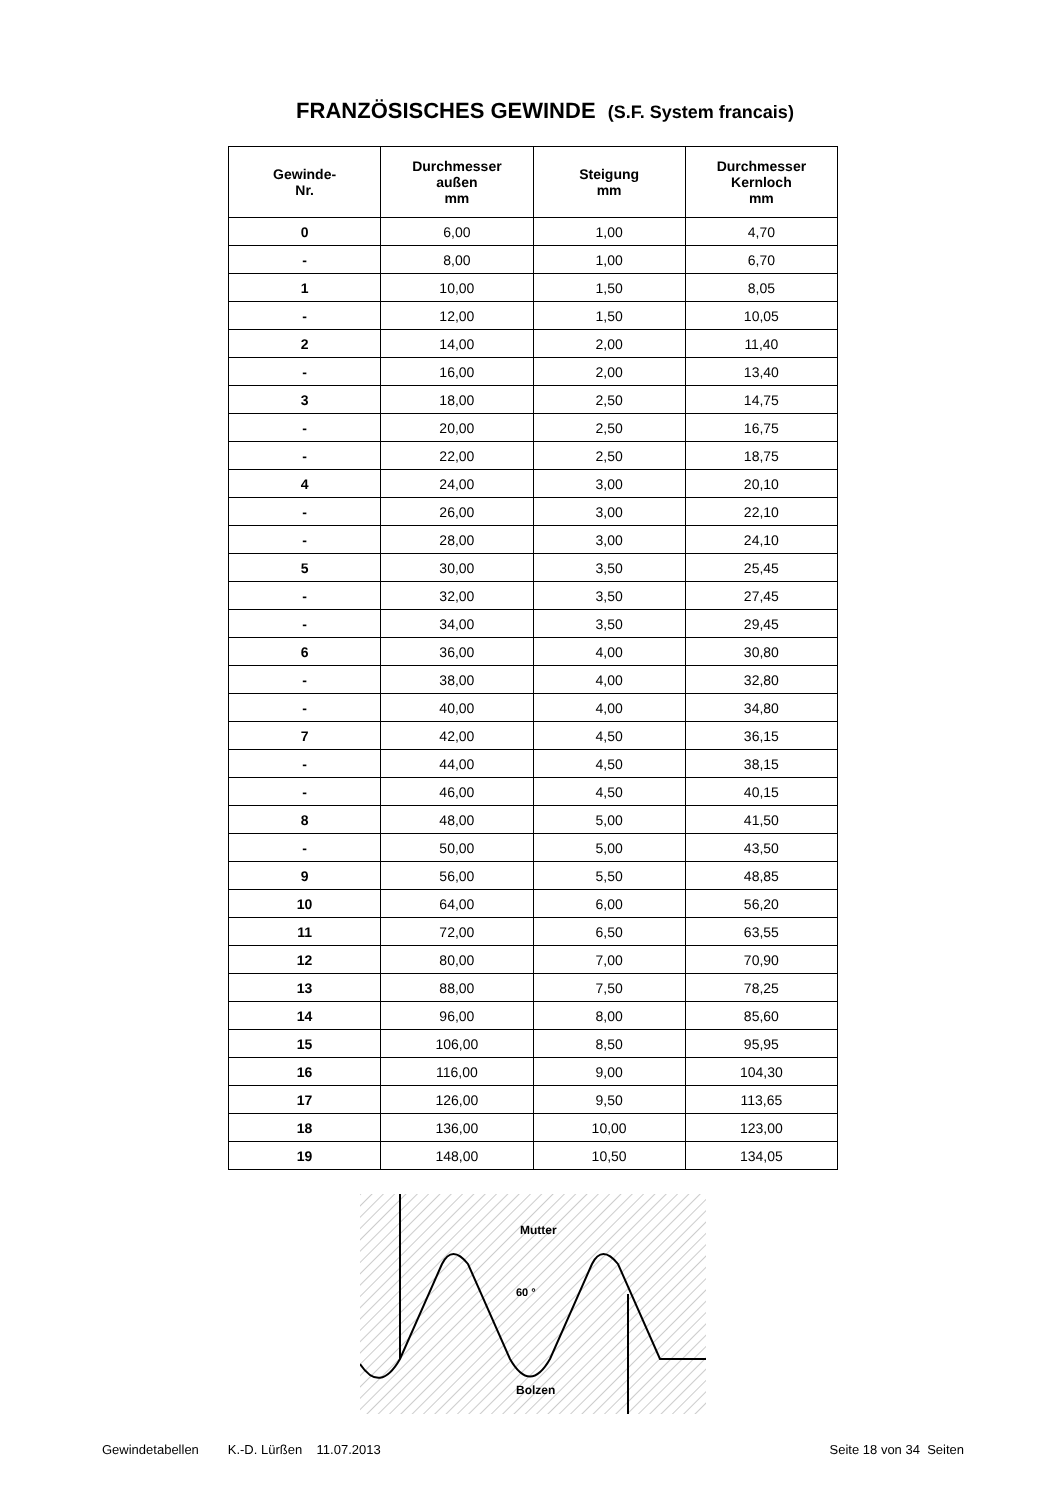FRANZÖSISCHES GEWINDE (S.F. System francais)
| Gewinde- Nr. | Durchmesser außen mm | Steigung mm | Durchmesser Kernloch mm |
| --- | --- | --- | --- |
| 0 | 6,00 | 1,00 | 4,70 |
| - | 8,00 | 1,00 | 6,70 |
| 1 | 10,00 | 1,50 | 8,05 |
| - | 12,00 | 1,50 | 10,05 |
| 2 | 14,00 | 2,00 | 11,40 |
| - | 16,00 | 2,00 | 13,40 |
| 3 | 18,00 | 2,50 | 14,75 |
| - | 20,00 | 2,50 | 16,75 |
| - | 22,00 | 2,50 | 18,75 |
| 4 | 24,00 | 3,00 | 20,10 |
| - | 26,00 | 3,00 | 22,10 |
| - | 28,00 | 3,00 | 24,10 |
| 5 | 30,00 | 3,50 | 25,45 |
| - | 32,00 | 3,50 | 27,45 |
| - | 34,00 | 3,50 | 29,45 |
| 6 | 36,00 | 4,00 | 30,80 |
| - | 38,00 | 4,00 | 32,80 |
| - | 40,00 | 4,00 | 34,80 |
| 7 | 42,00 | 4,50 | 36,15 |
| - | 44,00 | 4,50 | 38,15 |
| - | 46,00 | 4,50 | 40,15 |
| 8 | 48,00 | 5,00 | 41,50 |
| - | 50,00 | 5,00 | 43,50 |
| 9 | 56,00 | 5,50 | 48,85 |
| 10 | 64,00 | 6,00 | 56,20 |
| 11 | 72,00 | 6,50 | 63,55 |
| 12 | 80,00 | 7,00 | 70,90 |
| 13 | 88,00 | 7,50 | 78,25 |
| 14 | 96,00 | 8,00 | 85,60 |
| 15 | 106,00 | 8,50 | 95,95 |
| 16 | 116,00 | 9,00 | 104,30 |
| 17 | 126,00 | 9,50 | 113,65 |
| 18 | 136,00 | 10,00 | 123,00 |
| 19 | 148,00 | 10,50 | 134,05 |
Mutter
60 °
Bolzen
Gewindetabellen K.-D. Lürßen 11.07.2013 Seite 18 von 34 Seiten